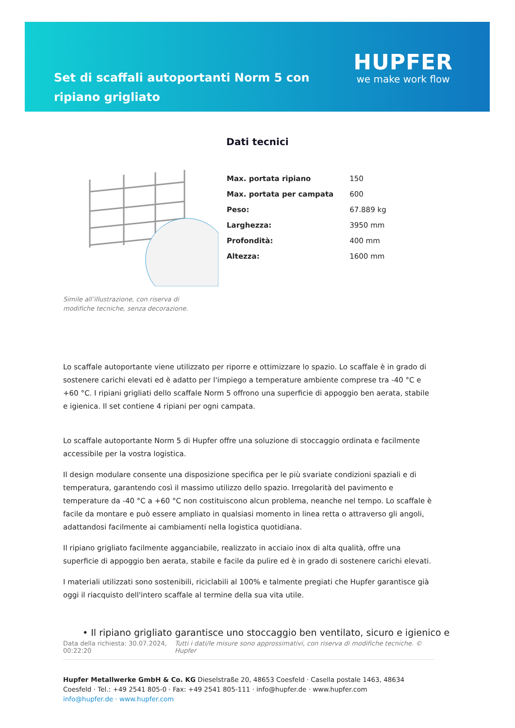Set di scaffali autoportanti Norm 5 con ripiano grigliato
HUPFER
we make work flow
Dati tecnici
Simile all’illustrazione, con riserva di modifiche tecniche, senza decorazione.
| Max. portata ripiano | 150 |
| Max. portata per campata | 600 |
| Peso: | 67.889 kg |
| Larghezza: | 3950 mm |
| Profondità: | 400 mm |
| Altezza: | 1600 mm |
Lo scaffale autoportante viene utilizzato per riporre e ottimizzare lo spazio. Lo scaffale è in grado di sostenere carichi elevati ed è adatto per l'impiego a temperature ambiente comprese tra -40 °C e +60 °C. I ripiani grigliati dello scaffale Norm 5 offrono una superficie di appoggio ben aerata, stabile e igienica. Il set contiene 4 ripiani per ogni campata.
Lo scaffale autoportante Norm 5 di Hupfer offre una soluzione di stoccaggio ordinata e facilmente accessibile per la vostra logistica.
Il design modulare consente una disposizione specifica per le più svariate condizioni spaziali e di temperatura, garantendo così il massimo utilizzo dello spazio. Irregolarità del pavimento e temperature da -40 °C a +60 °C non costituiscono alcun problema, neanche nel tempo. Lo scaffale è facile da montare e può essere ampliato in qualsiasi momento in linea retta o attraverso gli angoli, adattandosi facilmente ai cambiamenti nella logistica quotidiana.
Il ripiano grigliato facilmente agganciabile, realizzato in acciaio inox di alta qualità, offre una superficie di appoggio ben aerata, stabile e facile da pulire ed è in grado di sostenere carichi elevati.
I materiali utilizzati sono sostenibili, riciclabili al 100% e talmente pregiati che Hupfer garantisce già oggi il riacquisto dell'intero scaffale al termine della sua vita utile.
• Il ripiano grigliato garantisce uno stoccaggio ben ventilato, sicuro e igienico e
Data della richiesta: 30.07.2024, 00:22:20
Tutti i dati/le misure sono approssimativi, con riserva di modifiche tecniche. © Hupfer
Hupfer Metallwerke GmbH & Co. KG Dieselstraße 20, 48653 Coesfeld · Casella postale 1463, 48634 Coesfeld · Tel.: +49 2541 805-0 · Fax: +49 2541 805-111 · info@hupfer.de · www.hupfer.com
info@hupfer.de · www.hupfer.com